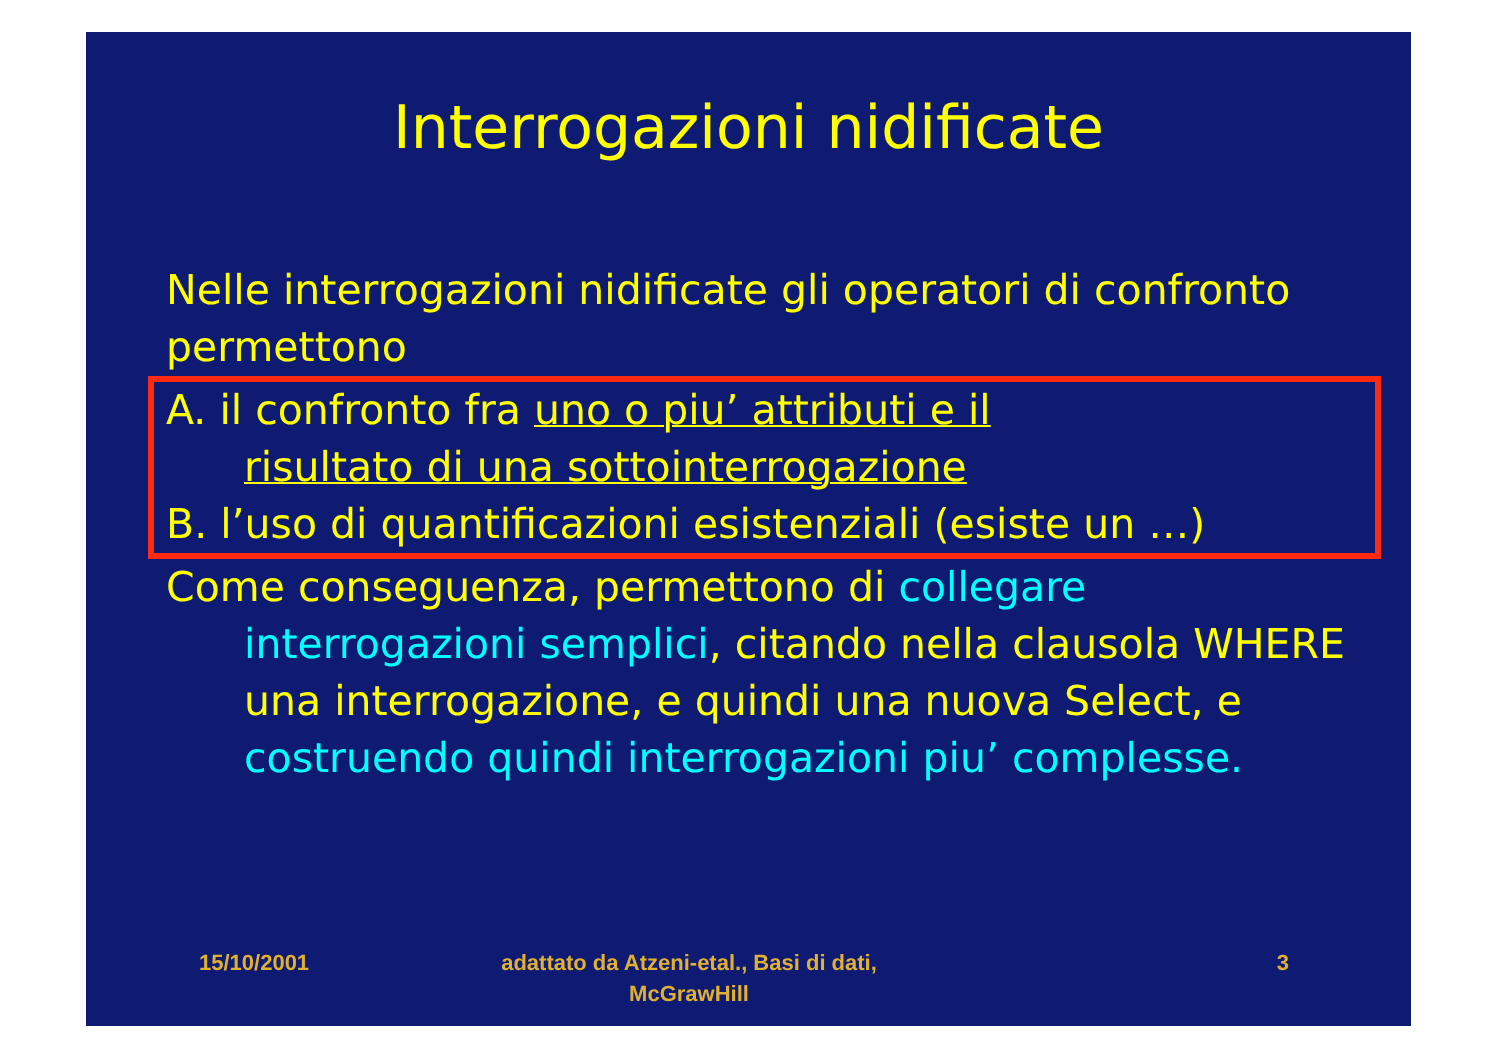Interrogazioni nidificate
Nelle interrogazioni nidificate gli operatori di confronto permettono
A. il confronto fra uno o piu’ attributi e il
risultato di una sottointerrogazione
B. l’uso di quantificazioni esistenziali (esiste un …)
Come conseguenza, permettono di collegare
interrogazioni semplici, citando nella clausola WHERE una interrogazione, e quindi una nuova Select, e costruendo quindi interrogazioni piu’ complesse.
15/10/2001 adattato da Atzeni-etal., Basi di dati, McGrawHill
3